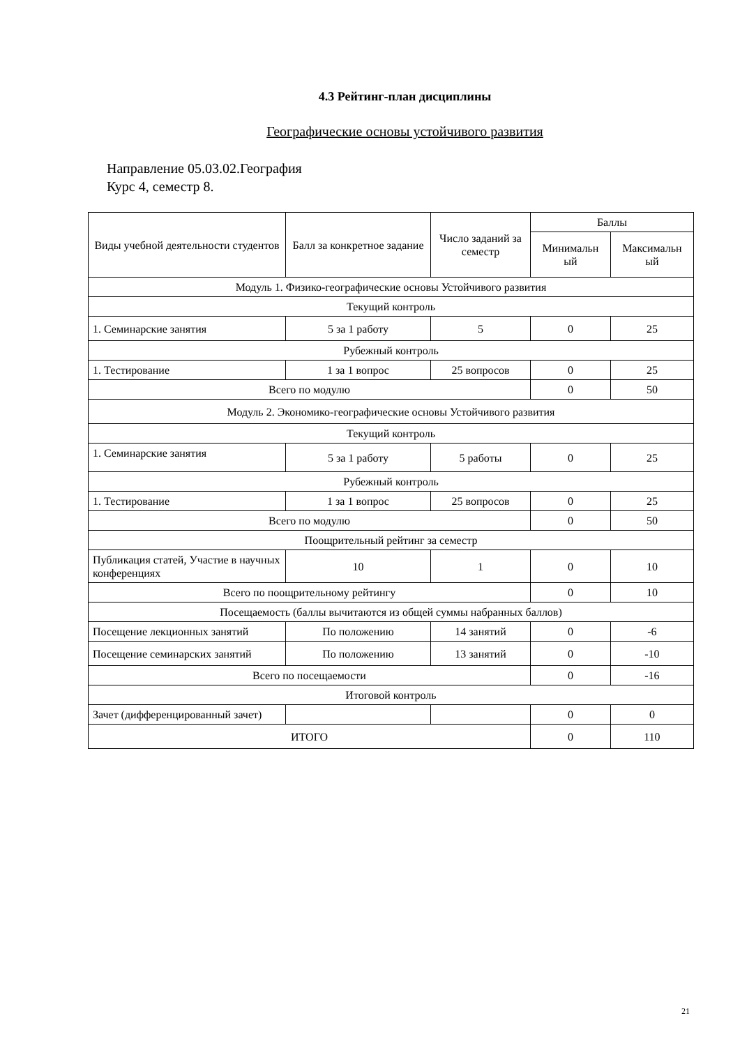4.3 Рейтинг-план дисциплины
Географические основы устойчивого развития
Направление 05.03.02.География
Курс 4, семестр 8.
| Виды учебной деятельности студентов | Балл за конкретное задание | Число заданий за семестр | Баллы | |
| --- | --- | --- | --- | --- |
| | | | Минимальн ый | Максимальн ый |
| Модуль 1. Физико-географические основы Устойчивого развития | | | | |
| Текущий контроль | | | | |
| 1. Семинарские занятия | 5 за 1 работу | 5 | 0 | 25 |
| Рубежный контроль | | | | |
| 1. Тестирование | 1 за 1 вопрос | 25 вопросов | 0 | 25 |
| Всего по модулю | | | 0 | 50 |
| Модуль 2. Экономико-географические основы Устойчивого развития | | | | |
| Текущий контроль | | | | |
| 1. Семинарские занятия | 5 за 1 работу | 5 работы | 0 | 25 |
| Рубежный контроль | | | | |
| 1. Тестирование | 1 за 1 вопрос | 25 вопросов | 0 | 25 |
| Всего по модулю | | | 0 | 50 |
| Поощрительный рейтинг за семестр | | | | |
| Публикация статей, Участие в научных конференциях | 10 | 1 | 0 | 10 |
| Всего по поощрительному рейтингу | | | 0 | 10 |
| Посещаемость (баллы вычитаются из общей суммы набранных баллов) | | | | |
| Посещение лекционных занятий | По положению | 14 занятий | 0 | -6 |
| Посещение семинарских занятий | По положению | 13 занятий | 0 | -10 |
| Всего по посещаемости | | | 0 | -16 |
| Итоговой контроль | | | | |
| Зачет (дифференцированный зачет) | | | 0 | 0 |
| ИТОГО | | | 0 | 110 |
21